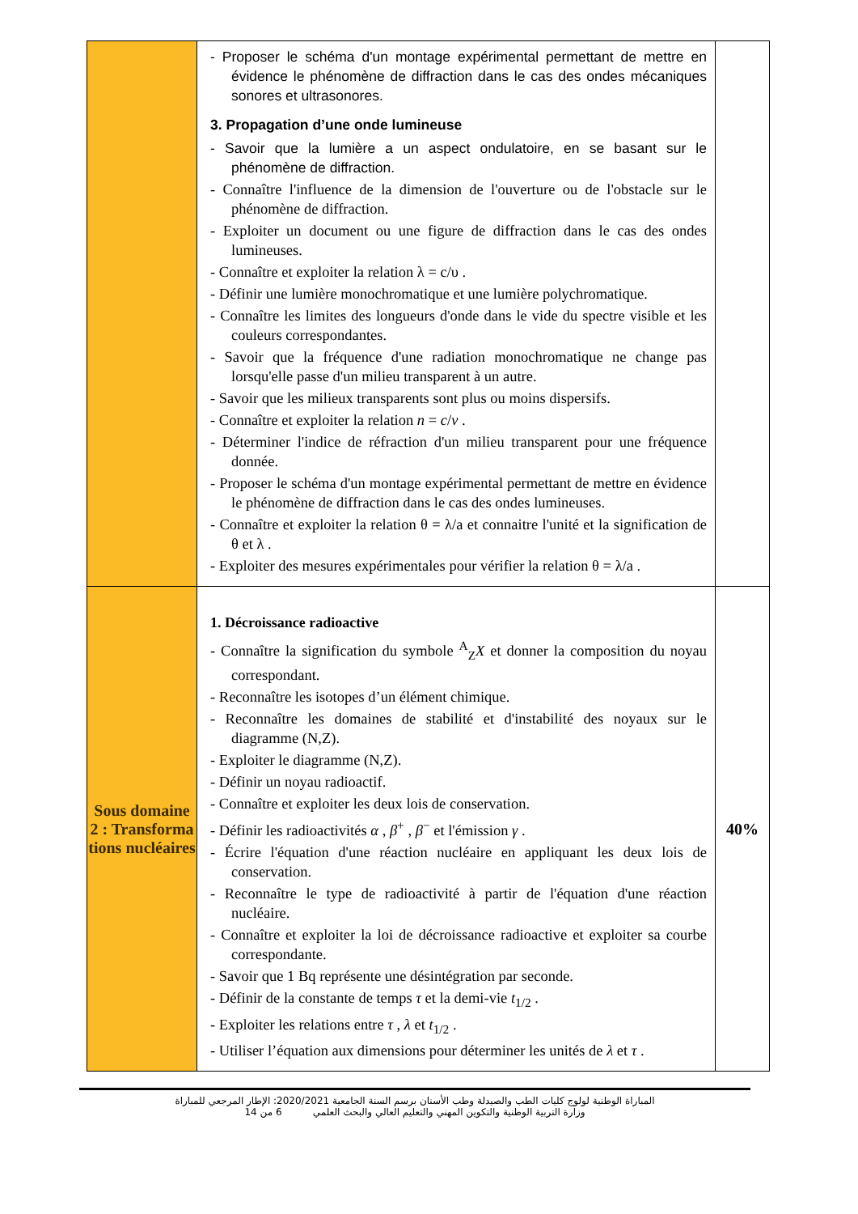| | - Proposer le schéma d'un montage expérimental permettant de mettre en évidence le phénomène de diffraction dans le cas des ondes mécaniques sonores et ultrasonores. 3. Propagation d’une onde lumineuse - Savoir que la lumière a un aspect ondulatoire, en se basant sur le phénomène de diffraction. - Connaître l'influence de la dimension de l'ouverture ou de l'obstacle sur le phénomène de diffraction. - Exploiter un document ou une figure de diffraction dans le cas des ondes lumineuses. - Connaître et exploiter la relation λ = c/υ . - Définir une lumière monochromatique et une lumière polychromatique. - Connaître les limites des longueurs d'onde dans le vide du spectre visible et les couleurs correspondantes. - Savoir que la fréquence d'une radiation monochromatique ne change pas lorsqu'elle passe d'un milieu transparent à un autre. - Savoir que les milieux transparents sont plus ou moins dispersifs. - Connaître et exploiter la relation n = c / v . - Déterminer l'indice de réfraction d'un milieu transparent pour une fréquence donnée. - Proposer le schéma d'un montage expérimental permettant de mettre en évidence le phénomène de diffraction dans le cas des ondes lumineuses. - Connaître et exploiter la relation θ = λ/a et connaitre l'unité et la signification de θ et λ . - Exploiter des mesures expérimentales pour vérifier la relation θ = λ/a . | |
| Sous domaine 2 : Transforma tions nucléaires | 1. Décroissance radioactive - Connaître la signification du symbole <sup>A</sup><sub>Z</sub> X et donner la composition du noyau correspondant. - Reconnaître les isotopes d’un élément chimique. - Reconnaître les domaines de stabilité et d'instabilité des noyaux sur le diagramme (N,Z). - Exploiter le diagramme (N,Z). - Définir un noyau radioactif. - Connaître et exploiter les deux lois de conservation. - Définir les radioactivités α , β<sup>+</sup> , β<sup>−</sup> et l'émission γ . - Écrire l'équation d'une réaction nucléaire en appliquant les deux lois de conservation. - Reconnaître le type de radioactivité à partir de l'équation d'une réaction nucléaire. - Connaître et exploiter la loi de décroissance radioactive et exploiter sa courbe correspondante. - Savoir que 1 Bq représente une désintégration par seconde. - Définir de la constante de temps τ et la demi-vie t<sub>1/2</sub> . - Exploiter les relations entre τ , λ et t<sub>1/2</sub> . - Utiliser l’équation aux dimensions pour déterminer les unités de λ et τ . | 40% |
المباراة الوطنية لولوج كليات الطب والصيدلة وطب الأسنان برسم السنة الجامعية 2020/2021: الإطار المرجعي للمباراة
وزارة التربية الوطنية والتكوين المهني والتعليم العالي والبحث العلمي 6 من 14